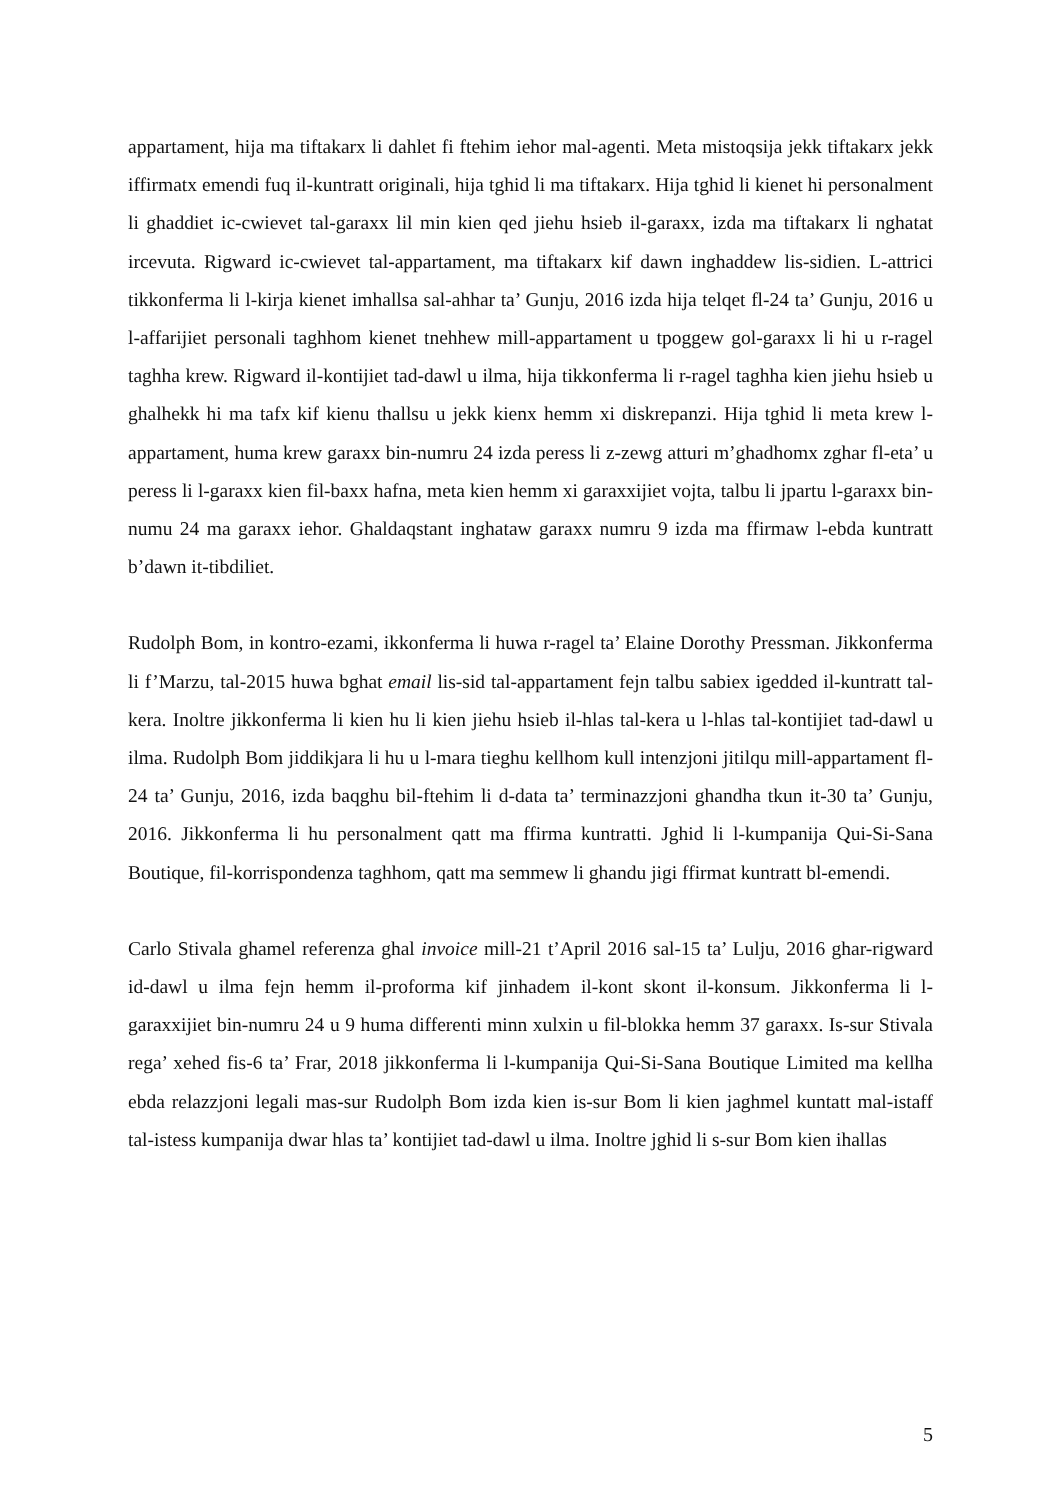appartament, hija ma tiftakarx li dahlet fi ftehim iehor mal-agenti. Meta mistoqsija jekk tiftakarx jekk iffirmatx emendi fuq il-kuntratt originali, hija tghid li ma tiftakarx. Hija tghid li kienet hi personalment li ghaddiet ic-cwievet tal-garaxx lil min kien qed jiehu hsieb il-garaxx, izda ma tiftakarx li nghatat ircevuta. Rigward ic-cwievet tal-appartament, ma tiftakarx kif dawn inghaddew lis-sidien. L-attrici tikkonferma li l-kirja kienet imhallsa sal-ahhar ta’ Gunju, 2016 izda hija telqet fl-24 ta’ Gunju, 2016 u l-affarijiet personali taghhom kienet tnehhew mill-appartament u tpoggew gol-garaxx li hi u r-ragel taghha krew. Rigward il-kontijiet tad-dawl u ilma, hija tikkonferma li r-ragel taghha kien jiehu hsieb u ghalhekk hi ma tafx kif kienu thallsu u jekk kienx hemm xi diskrepanzi. Hija tghid li meta krew l-appartament, huma krew garaxx bin-numru 24 izda peress li z-zewg atturi m’ghadhomx zghar fl-eta’ u peress li l-garaxx kien fil-baxx hafna, meta kien hemm xi garaxxijiet vojta, talbu li jpartu l-garaxx bin-numu 24 ma garaxx iehor. Ghaldaqstant inghataw garaxx numru 9 izda ma ffirmaw l-ebda kuntratt b’dawn it-tibdiliet.
Rudolph Bom, in kontro-ezami, ikkonferma li huwa r-ragel ta’ Elaine Dorothy Pressman. Jikkonferma li f’Marzu, tal-2015 huwa bghat email lis-sid tal-appartament fejn talbu sabiex igedded il-kuntratt tal-kera. Inoltre jikkonferma li kien hu li kien jiehu hsieb il-hlas tal-kera u l-hlas tal-kontijiet tad-dawl u ilma. Rudolph Bom jiddikjara li hu u l-mara tieghu kellhom kull intenzjoni jitilqu mill-appartament fl-24 ta’ Gunju, 2016, izda baqghu bil-ftehim li d-data ta’ terminazzjoni ghandha tkun it-30 ta’ Gunju, 2016. Jikkonferma li hu personalment qatt ma ffirma kuntratti. Jghid li l-kumpanija Qui-Si-Sana Boutique, fil-korrispondenza taghhom, qatt ma semmew li ghandu jigi ffirmat kuntratt bl-emendi.
Carlo Stivala ghamel referenza ghal invoice mill-21 t’April 2016 sal-15 ta’ Lulju, 2016 ghar-rigward id-dawl u ilma fejn hemm il-proforma kif jinhadem il-kont skont il-konsum. Jikkonferma li l-garaxxijiet bin-numru 24 u 9 huma differenti minn xulxin u fil-blokka hemm 37 garaxx. Is-sur Stivala rega’ xehed fis-6 ta’ Frar, 2018 jikkonferma li l-kumpanija Qui-Si-Sana Boutique Limited ma kellha ebda relazzjoni legali mas-sur Rudolph Bom izda kien is-sur Bom li kien jaghmel kuntatt mal-istaff tal-istess kumpanija dwar hlas ta’ kontijiet tad-dawl u ilma. Inoltre jghid li s-sur Bom kien ihallas
5